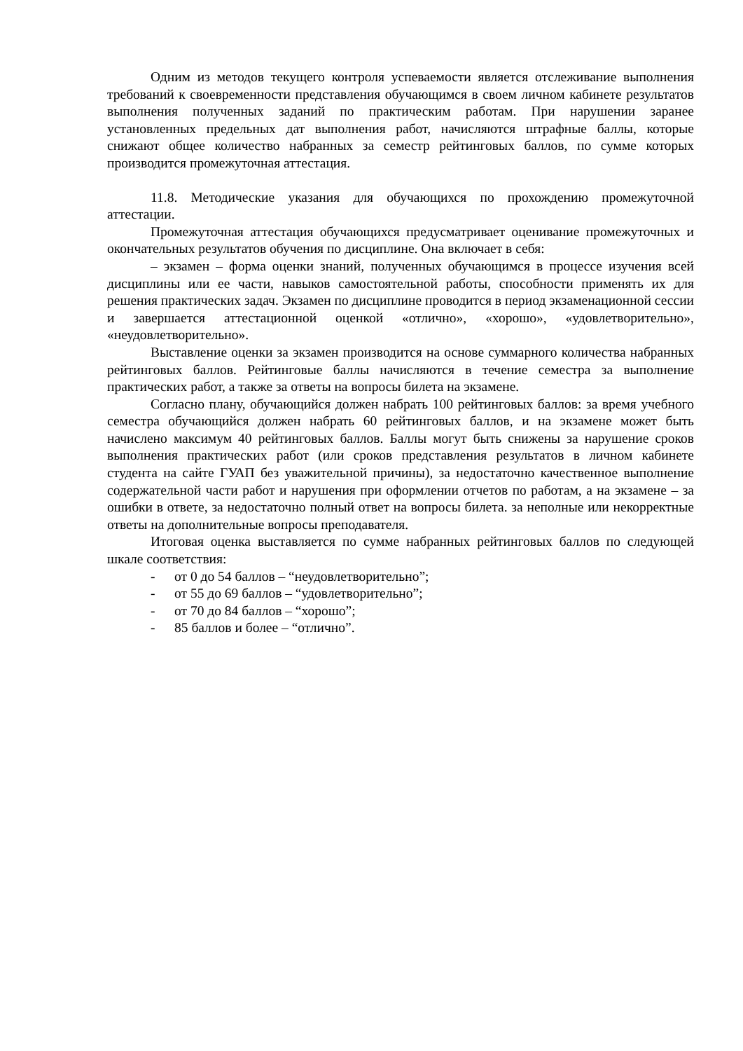Одним из методов текущего контроля успеваемости является отслеживание выполнения требований к своевременности представления обучающимся в своем личном кабинете результатов выполнения полученных заданий по практическим работам. При нарушении заранее установленных предельных дат выполнения работ, начисляются штрафные баллы, которые снижают общее количество набранных за семестр рейтинговых баллов, по сумме которых производится промежуточная аттестация.
11.8. Методические указания для обучающихся по прохождению промежуточной аттестации.
Промежуточная аттестация обучающихся предусматривает оценивание промежуточных и окончательных результатов обучения по дисциплине. Она включает в себя:
– экзамен – форма оценки знаний, полученных обучающимся в процессе изучения всей дисциплины или ее части, навыков самостоятельной работы, способности применять их для решения практических задач. Экзамен по дисциплине проводится в период экзаменационной сессии и завершается аттестационной оценкой «отлично», «хорошо», «удовлетворительно», «неудовлетворительно».
Выставление оценки за экзамен производится на основе суммарного количества набранных рейтинговых баллов. Рейтинговые баллы начисляются в течение семестра за выполнение практических работ, а также за ответы на вопросы билета на экзамене.
Согласно плану, обучающийся должен набрать 100 рейтинговых баллов: за время учебного семестра обучающийся должен набрать 60 рейтинговых баллов, и на экзамене может быть начислено максимум 40 рейтинговых баллов. Баллы могут быть снижены за нарушение сроков выполнения практических работ (или сроков представления результатов в личном кабинете студента на сайте ГУАП без уважительной причины), за недостаточно качественное выполнение содержательной части работ и нарушения при оформлении отчетов по работам, а на экзамене – за ошибки в ответе, за недостаточно полный ответ на вопросы билета. за неполные или некорректные ответы на дополнительные вопросы преподавателя.
Итоговая оценка выставляется по сумме набранных рейтинговых баллов по следующей шкале соответствия:
- от 0 до 54 баллов – “неудовлетворительно”;
- от 55 до 69 баллов – “удовлетворительно”;
- от 70 до 84 баллов – “хорошо”;
- 85 баллов и более – “отлично”.